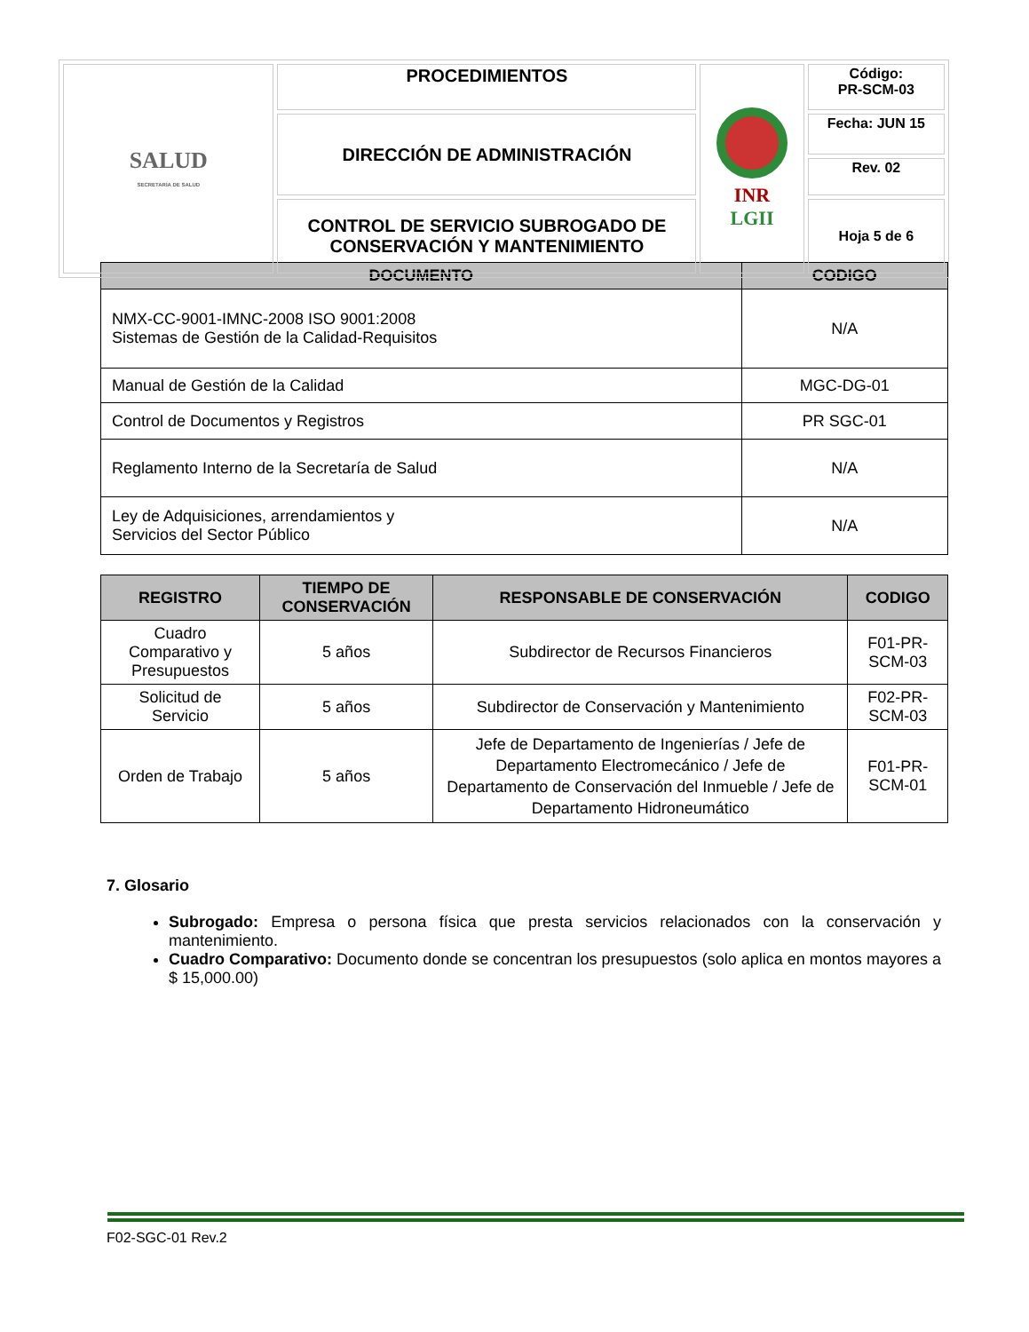| SALUD SECRETARÍA DE SALUD | PROCEDIMIENTOS | INR LGII | Código: PR-SCM-03 |
| | DIRECCIÓN DE ADMINISTRACIÓN | | Fecha: JUN 15 |
| | | | Rev. 02 |
| | CONTROL DE SERVICIO SUBROGADO DE CONSERVACIÓN Y MANTENIMIENTO | | Hoja 5 de 6 |
| DOCUMENTO | CODIGO |
| --- | --- |
| NMX-CC-9001-IMNC-2008 ISO 9001:2008 Sistemas de Gestión de la Calidad-Requisitos | N/A |
| Manual de Gestión de la Calidad | MGC-DG-01 |
| Control de Documentos y Registros | PR SGC-01 |
| Reglamento Interno de la Secretaría de Salud | N/A |
| Ley de Adquisiciones, arrendamientos y Servicios del Sector Público | N/A |
| REGISTRO | TIEMPO DE CONSERVACIÓN | RESPONSABLE DE CONSERVACIÓN | CODIGO |
| --- | --- | --- | --- |
| Cuadro Comparativo y Presupuestos | 5 años | Subdirector de Recursos Financieros | F01-PR-SCM-03 |
| Solicitud de Servicio | 5 años | Subdirector de Conservación y Mantenimiento | F02-PR-SCM-03 |
| Orden de Trabajo | 5 años | Jefe de Departamento de Ingenierías / Jefe de Departamento Electromecánico / Jefe de Departamento de Conservación del Inmueble / Jefe de Departamento Hidroneumático | F01-PR-SCM-01 |
7. Glosario
Subrogado: Empresa o persona física que presta servicios relacionados con la conservación y mantenimiento.
Cuadro Comparativo: Documento donde se concentran los presupuestos (solo aplica en montos mayores a $ 15,000.00)
F02-SGC-01 Rev.2